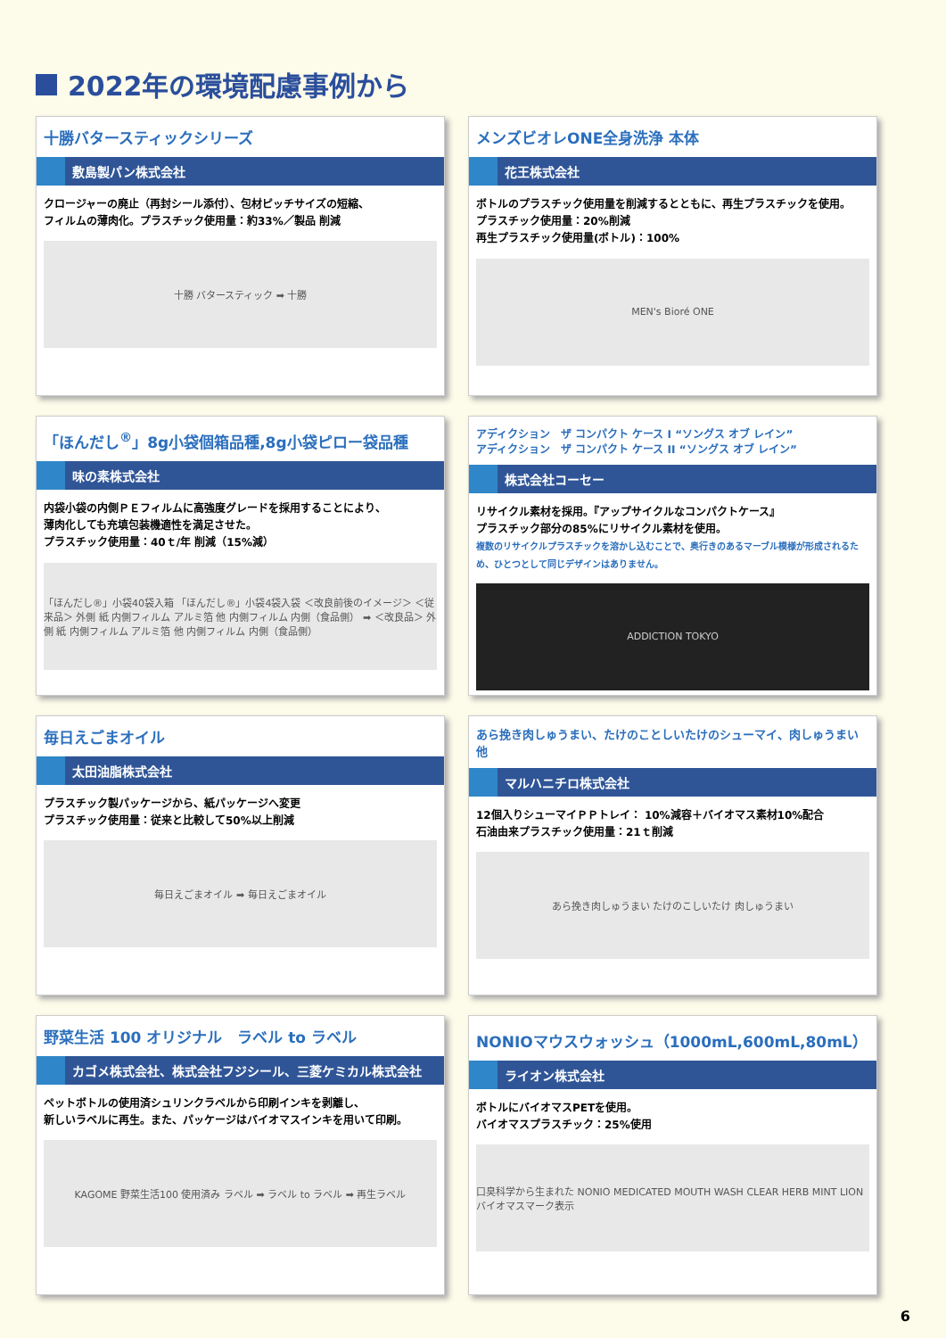2022年の環境配慮事例から
十勝バタースティックシリーズ
敷島製パン株式会社
クロージャーの廃止（再封シール添付）、包材ピッチサイズの短縮、
フィルムの薄肉化。プラスチック使用量：約33%／製品 削減
十勝 バタースティック ➡ 十勝
メンズビオレONE全身洗浄 本体
花王株式会社
ボトルのプラスチック使用量を削減するとともに、再生プラスチックを使用。
プラスチック使用量：20%削減
再生プラスチック使用量(ボトル)：100%
MEN's Bioré ONE
「ほんだし<sup>®</sup>」8g小袋個箱品種,8g小袋ピロー袋品種
味の素株式会社
内袋小袋の内側ＰＥフィルムに高強度グレードを採用することにより、
薄肉化しても充填包装機適性を満足させた。
プラスチック使用量：40ｔ/年 削減（15%減）
「ほんだし®」小袋40袋入箱 「ほんだし®」小袋4袋入袋 ＜改良前後のイメージ＞ ＜従来品＞ 外側 紙 内側フィルム アルミ箔 他 内側フィルム 内側（食品側） ➡ ＜改良品＞ 外側 紙 内側フィルム アルミ箔 他 内側フィルム 内側（食品側）
アディクション　ザ コンパクト ケース I “ソングス オブ レイン”
アディクション　ザ コンパクト ケース II “ソングス オブ レイン”
株式会社コーセー
リサイクル素材を採用。『アップサイクルなコンパクトケース』
プラスチック部分の85%にリサイクル素材を使用。
複数のリサイクルプラスチックを溶かし込むことで、奥行きのあるマーブル模様が形成されるため、ひとつとして同じデザインはありません。
ADDICTION TOKYO
毎日えごまオイル
太田油脂株式会社
プラスチック製パッケージから、紙パッケージへ変更
プラスチック使用量：従来と比較して50%以上削減
毎日えごまオイル ➡ 毎日えごまオイル
あら挽き肉しゅうまい、たけのことしいたけのシューマイ、肉しゅうまい他
マルハニチロ株式会社
12個入りシューマイＰＰトレイ： 10%減容＋バイオマス素材10%配合
石油由来プラスチック使用量：21ｔ削減
あら挽き肉しゅうまい たけのこしいたけ 肉しゅうまい
野菜生活 100 オリジナル　ラベル to ラベル
カゴメ株式会社、株式会社フジシール、三菱ケミカル株式会社
ペットボトルの使用済シュリンクラベルから印刷インキを剥離し、
新しいラベルに再生。また、パッケージはバイオマスインキを用いて印刷。
KAGOME 野菜生活100 使用済み ラベル ➡ ラベル to ラベル ➡ 再生ラベル
NONIOマウスウォッシュ（1000mL,600mL,80mL）
ライオン株式会社
ボトルにバイオマスPETを使用。
バイオマスプラスチック：25%使用
口臭科学から生まれた NONIO MEDICATED MOUTH WASH CLEAR HERB MINT LION バイオマスマーク表示
6